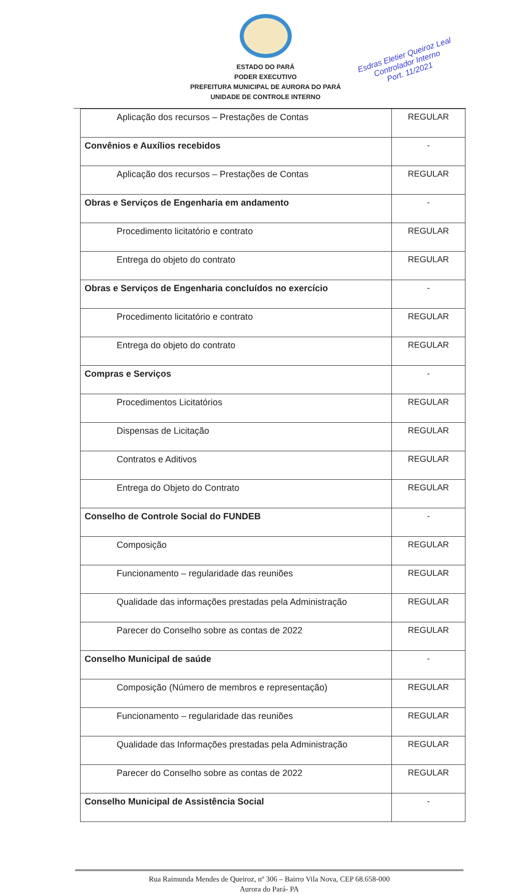ESTADO DO PARÁ
PODER EXECUTIVO
PREFEITURA MUNICIPAL DE AURORA DO PARÁ
UNIDADE DE CONTROLE INTERNO
Esdras Eletier Queiroz Leal
Controlador Interno
Port. 11/2021
| Aplicação dos recursos – Prestações de Contas | REGULAR |
| Convênios e Auxílios recebidos | - |
| Aplicação dos recursos – Prestações de Contas | REGULAR |
| Obras e Serviços de Engenharia em andamento | - |
| Procedimento licitatório e contrato | REGULAR |
| Entrega do objeto do contrato | REGULAR |
| Obras e Serviços de Engenharia concluídos no exercício | - |
| Procedimento licitatório e contrato | REGULAR |
| Entrega do objeto do contrato | REGULAR |
| Compras e Serviços | - |
| Procedimentos Licitatórios | REGULAR |
| Dispensas de Licitação | REGULAR |
| Contratos e Aditivos | REGULAR |
| Entrega do Objeto do Contrato | REGULAR |
| Conselho de Controle Social do FUNDEB | - |
| Composição | REGULAR |
| Funcionamento – regularidade das reuniões | REGULAR |
| Qualidade das informações prestadas pela Administração | REGULAR |
| Parecer do Conselho sobre as contas de 2022 | REGULAR |
| Conselho Municipal de saúde | - |
| Composição (Número de membros e representação) | REGULAR |
| Funcionamento – regularidade das reuniões | REGULAR |
| Qualidade das Informações prestadas pela Administração | REGULAR |
| Parecer do Conselho sobre as contas de 2022 | REGULAR |
| Conselho Municipal de Assistência Social | - |
Rua Raimunda Mendes de Queiroz, nº 306 – Bairro Vila Nova, CEP 68.658-000
Aurora do Pará- PA